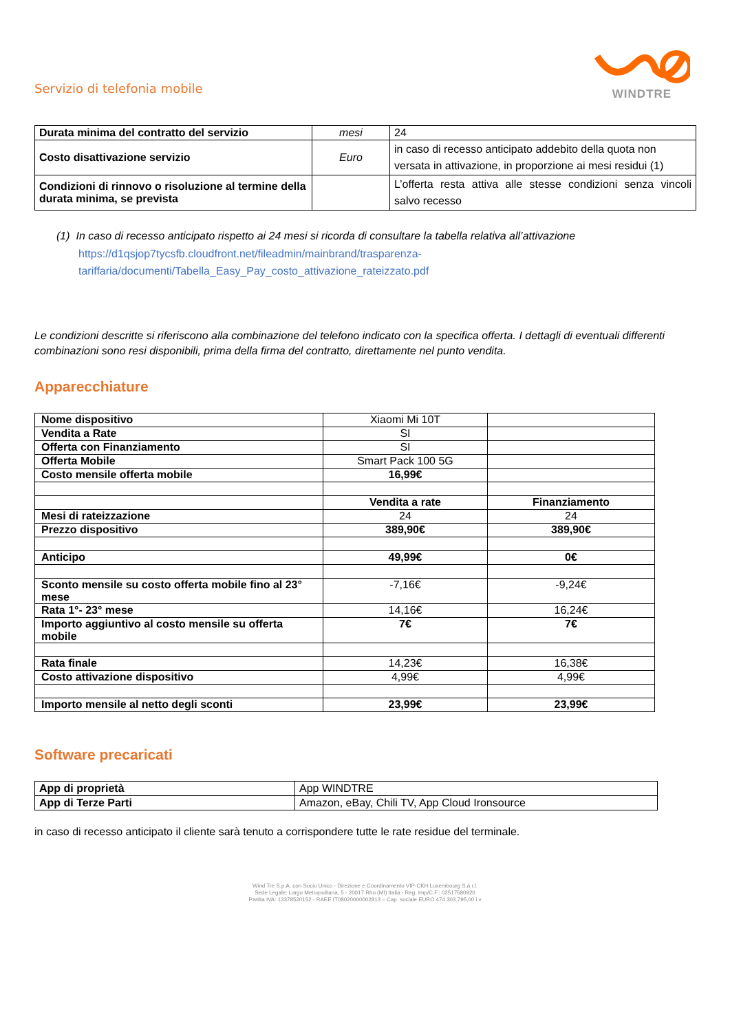Servizio di telefonia mobile
WINDTRE
| Durata minima del contratto del servizio | mesi | 24 |
| Costo disattivazione servizio | Euro | in caso di recesso anticipato addebito della quota non versata in attivazione, in proporzione ai mesi residui (1) |
| Condizioni di rinnovo o risoluzione al termine della durata minima, se prevista | | L’offerta resta attiva alle stesse condizioni senza vincoli salvo recesso |
(1) In caso di recesso anticipato rispetto ai 24 mesi si ricorda di consultare la tabella relativa all’attivazione
https://d1qsjop7tycsfb.cloudfront.net/fileadmin/mainbrand/trasparenza-
tariffaria/documenti/Tabella_Easy_Pay_costo_attivazione_rateizzato.pdf
Le condizioni descritte si riferiscono alla combinazione del telefono indicato con la specifica offerta. I dettagli di eventuali differenti combinazioni sono resi disponibili, prima della firma del contratto, direttamente nel punto vendita.
Apparecchiature
| Nome dispositivo | Xiaomi Mi 10T | |
| Vendita a Rate | SI | |
| Offerta con Finanziamento | SI | |
| Offerta Mobile | Smart Pack 100 5G | |
| Costo mensile offerta mobile | 16,99€ | |
| | Vendita a rate | Finanziamento |
| Mesi di rateizzazione | 24 | 24 |
| Prezzo dispositivo | 389,90€ | 389,90€ |
| Anticipo | 49,99€ | 0€ |
| Sconto mensile su costo offerta mobile fino al 23° mese | -7,16€ | -9,24€ |
| Rata 1°- 23° mese | 14,16€ | 16,24€ |
| Importo aggiuntivo al costo mensile su offerta mobile | 7€ | 7€ |
| Rata finale | 14,23€ | 16,38€ |
| Costo attivazione dispositivo | 4,99€ | 4,99€ |
| Importo mensile al netto degli sconti | 23,99€ | 23,99€ |
Software precaricati
| App di proprietà | App WINDTRE |
| App di Terze Parti | Amazon, eBay, Chili TV, App Cloud Ironsource |
in caso di recesso anticipato il cliente sarà tenuto a corrispondere tutte le rate residue del terminale.
Wind Tre S.p.A. con Socio Unico - Direzione e Coordinamento VIP-CKH Luxembourg S.à r.l.
Sede Legale: Largo Metropolitana, 5 - 20017 Rho (MI) Italia - Reg. Imp/C.F.: 02517580920
Partita IVA: 13378520152 - RAEE IT08020000002813 – Cap. sociale EURO 474.303.795,00 i.v